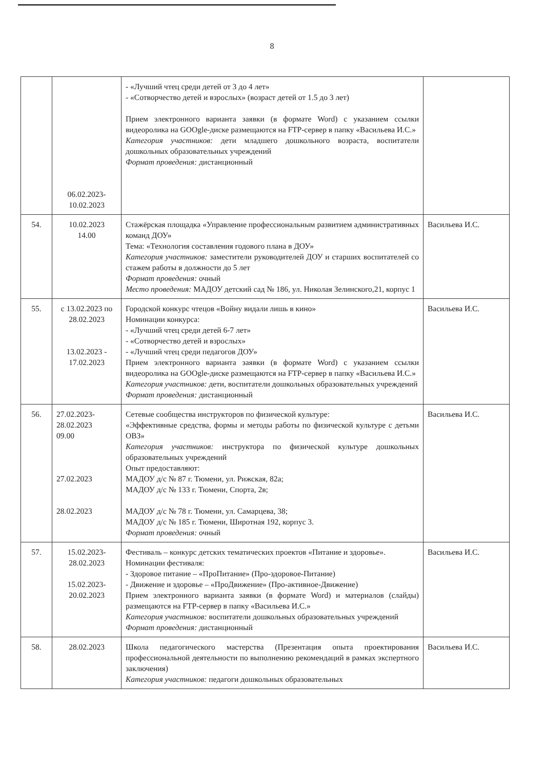8
| | 06.02.2023- 10.02.2023 | - «Лучший чтец среди детей от 3 до 4 лет» - «Сотворчество детей и взрослых» (возраст детей от 1.5 до 3 лет) Прием электронного варианта заявки (в формате Word) с указанием ссылки видеоролика на GOOgle-диске размещаются на FTP-сервер в папку «Васильева И.С.» Категория участников: дети младшего дошкольного возраста, воспитатели дошкольных образовательных учреждений Формат проведения: дистанционный | |
| 54. | 10.02.2023 14.00 | Стажёрская площадка «Управление профессиональным развитием административных команд ДОУ» Тема: «Технология составления годового плана в ДОУ» Категория участников: заместители руководителей ДОУ и старших воспитателей со стажем работы в должности до 5 лет Формат проведения: очный Место проведения: МАДОУ детский сад № 186, ул. Николая Зелинского,21, корпус 1 | Васильева И.С. |
| 55. | с 13.02.2023 по 28.02.2023 13.02.2023 - 17.02.2023 | Городской конкурс чтецов «Войну видали лишь в кино» Номинации конкурса: - «Лучший чтец среди детей 6-7 лет» - «Сотворчество детей и взрослых» - «Лучший чтец среди педагогов ДОУ» Прием электронного варианта заявки (в формате Word) с указанием ссылки видеоролика на GOOgle-диске размещаются на FTP-сервер в папку «Васильева И.С.» Категория участников: дети, воспитатели дошкольных образовательных учреждений Формат проведения: дистанционный | Васильева И.С. |
| 56. | 27.02.2023- 28.02.2023 09.00 27.02.2023 28.02.2023 | Сетевые сообщества инструкторов по физической культуре: «Эффективные средства, формы и методы работы по физической культуре с детьми ОВЗ» Категория участников: инструктора по физической культуре дошкольных образовательных учреждений Опыт предоставляют: МАДОУ д/с № 87 г. Тюмени, ул. Рижская, 82а; МАДОУ д/с № 133 г. Тюмени, Спорта, 2в; МАДОУ д/с № 78 г. Тюмени, ул. Самарцева, 38; МАДОУ д/с № 185 г. Тюмени, Широтная 192, корпус 3. Формат проведения: очный | Васильева И.С. |
| 57. | 15.02.2023- 28.02.2023 15.02.2023- 20.02.2023 | Фестиваль – конкурс детских тематических проектов «Питание и здоровье». Номинации фестиваля: - Здоровое питание – «ПроПитание» (Про-здоровое-Питание) - Движение и здоровье – «ПроДвижение» (Про-активное-Движение) Прием электронного варианта заявки (в формате Word) и материалов (слайды) размещаются на FTP-сервер в папку «Васильева И.С.» Категория участников: воспитатели дошкольных образовательных учреждений Формат проведения: дистанционный | Васильева И.С. |
| 58. | 28.02.2023 | Школа педагогического мастерства (Презентация опыта проектирования профессиональной деятельности по выполнению рекомендаций в рамках экспертного заключения) Категория участников: педагоги дошкольных образовательных | Васильева И.С. |